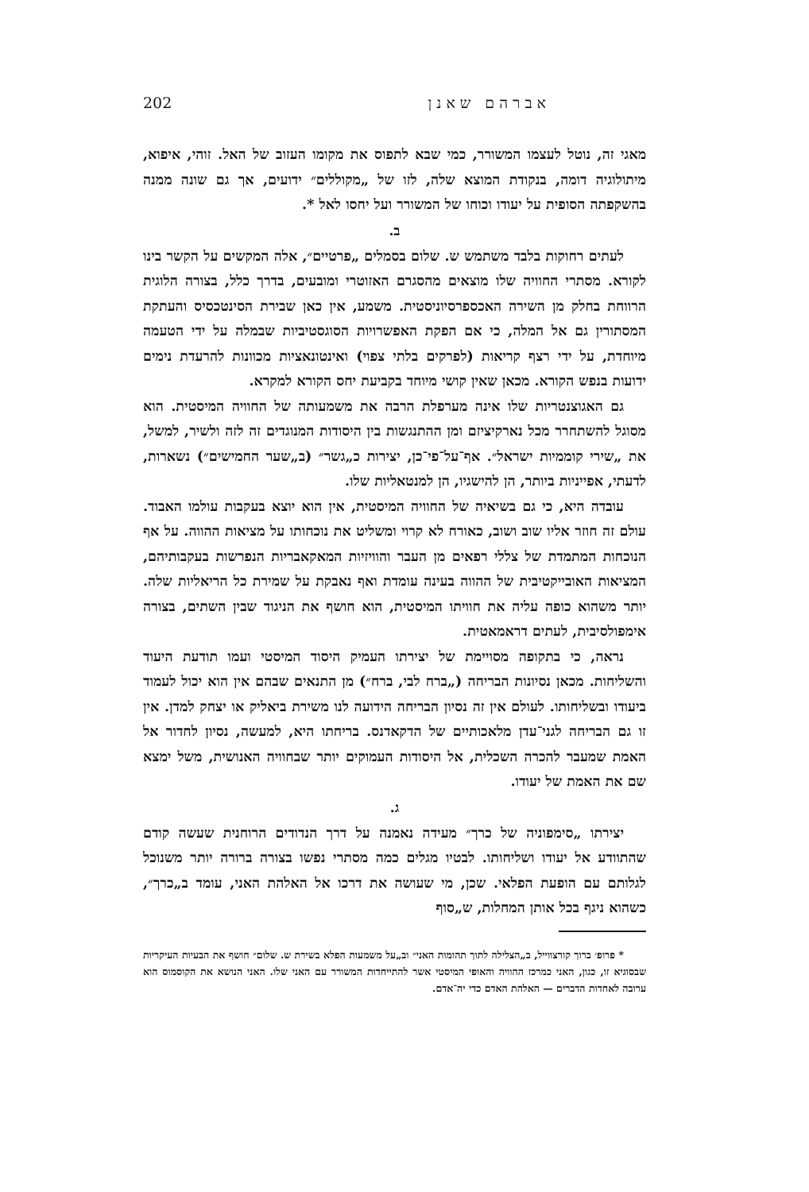אברהם שאנן 202
מאגי זה, נוטל לעצמו המשורר, כמי שבא לתפוס את מקומו העזוב של האל. זוהי, איפוא, מיתולוגיה דומה, בנקודת המוצא שלה, לזו של „מקוללים״ ידועים, אך גם שונה ממנה בהשקפתה הסופית על יעודו וכוחו של המשורר ועל יחסו לאל *.
ב.
לעתים רחוקות בלבד משתמש ש. שלום בסמלים „פרטיים״, אלה המקשים על הקשר בינו לקורא. מסתרי החוויה שלו מוצאים מהסגרם האזוטרי ומובעים, בדרך כלל, בצורה הלוגית הרווחת בחלק מן השירה האכספרסיוניסטית. משמע, אין כאן שבירת הסינטכסיס והעתקת המסתורין גם אל המלה, כי אם הפקת האפשרויות הסוגסטיביות שבמלה על ידי הטעמה מיוחדת, על ידי רצף קריאות (לפרקים בלתי צפוי) ואינטונאציות מכוונות להרעדת נימים ידועות בנפש הקורא. מכאן שאין קושי מיוחד בקביעת יחס הקורא למקרא.
גם האגוצנטריות שלו אינה מערפלת הרבה את משמעותה של החוויה המיסטית. הוא מסוגל להשתחרר מכל נארקיציזם ומן ההתנגשות בין היסודות המנוגדים זה לזה ולשיר, למשל, את „שירי קוממיות ישראל״. אף־על־פי־כן, יצירות כ„גשר״ (ב„שער החמישים״) נשארות, לדעתי, אפייניות ביותר, הן להישגיו, הן למנטאליות שלו.
עובדה היא, כי גם בשיאיה של החוויה המיסטית, אין הוא יוצא בעקבות עולמו האבוד. עולם זה חוזר אליו שוב ושוב, כאורח לא קרוי ומשליט את נוכחותו על מציאות ההווה. על אף הנוכחות המתמדת של צללי רפאים מן העבר והוויזיות המאקאבריות הנפרשות בעקבותיהם, המציאות האובייקטיבית של ההווה בעינה עומדת ואף נאבקת על שמירת כל הריאליות שלה. יותר משהוא כופה עליה את חוויתו המיסטית, הוא חושף את הניגוד שבין השתים, בצורה אימפולסיבית, לעתים דראמאטית.
נראה, כי בתקופה מסויימת של יצירתו העמיק היסוד המיסטי ועמו תודעת היעוד והשליחות. מכאן נסיונות הבריחה („ברח לבי, ברח״) מן התנאים שבהם אין הוא יכול לעמוד ביעודו ובשליחותו. לעולם אין זה נסיון הבריחה הידועה לנו משירת ביאליק או יצחק למדן. אין זו גם הבריחה לגני־עדן מלאכותיים של הדקאדנס. בריחתו היא, למעשה, נסיון לחדור אל האמת שמעבר להכרה השכלית, אל היסודות העמוקים יותר שבחוויה האנושית, משל ימצא שם את האמת של יעודו.
ג.
יצירתו „סימפוניה של כרך״ מעידה נאמנה על דרך הנדודים הרוחנית שעשה קודם שהתוודע אל יעודו ושליחותו. לבטיו מגלים כמה מסתרי נפשו בצורה ברורה יותר משנוכל לגלותם עם הופעת הפלאי. שכן, מי שעושה את דרכו אל האלהת האני, עומד ב„כרך״, כשהוא ניגף בכל אותן המחלות, ש„סוף
* פרופ׳ ברוך קורצווייל, ב„הצלילה לתוך תהומות האני״ וב„על משמעות הפלא בשירת ש. שלום״ חושף את הבעיות העיקריות שבסוגיא זו, כגון, האני כמרכז ההוויה והאופי המיסטי אשר להתייחדות המשורר עם האני שלו. האני הנושא את הקוסמוס הוא ערובה לאחדות הדברים — האלהת האדם כדי יה־אדם.